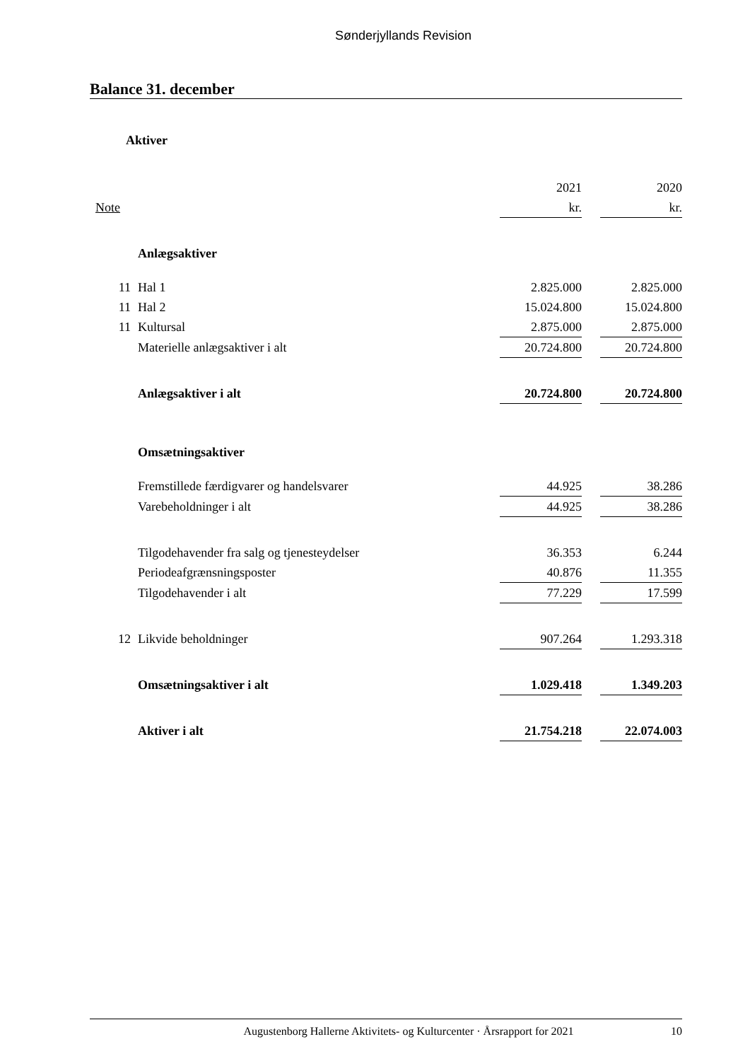Sønderjyllands Revision
Balance 31. december
Aktiver
| | | 2021 | | 2020 |
| Note | | kr. | | kr. |
| | Anlægsaktiver | | | |
| 11 | Hal 1 | 2.825.000 | | 2.825.000 |
| 11 | Hal 2 | 15.024.800 | | 15.024.800 |
| 11 | Kultursal | 2.875.000 | | 2.875.000 |
| | Materielle anlægsaktiver i alt | 20.724.800 | | 20.724.800 |
| | Anlægsaktiver i alt | 20.724.800 | | 20.724.800 |
| | Omsætningsaktiver | | | |
| | Fremstillede færdigvarer og handelsvarer | 44.925 | | 38.286 |
| | Varebeholdninger i alt | 44.925 | | 38.286 |
| | Tilgodehavender fra salg og tjenesteydelser | 36.353 | | 6.244 |
| | Periodeafgrænsningsposter | 40.876 | | 11.355 |
| | Tilgodehavender i alt | 77.229 | | 17.599 |
| 12 | Likvide beholdninger | 907.264 | | 1.293.318 |
| | Omsætningsaktiver i alt | 1.029.418 | | 1.349.203 |
| | Aktiver i alt | 21.754.218 | | 22.074.003 |
10
Augustenborg Hallerne Aktivitets- og Kulturcenter · Årsrapport for 2021